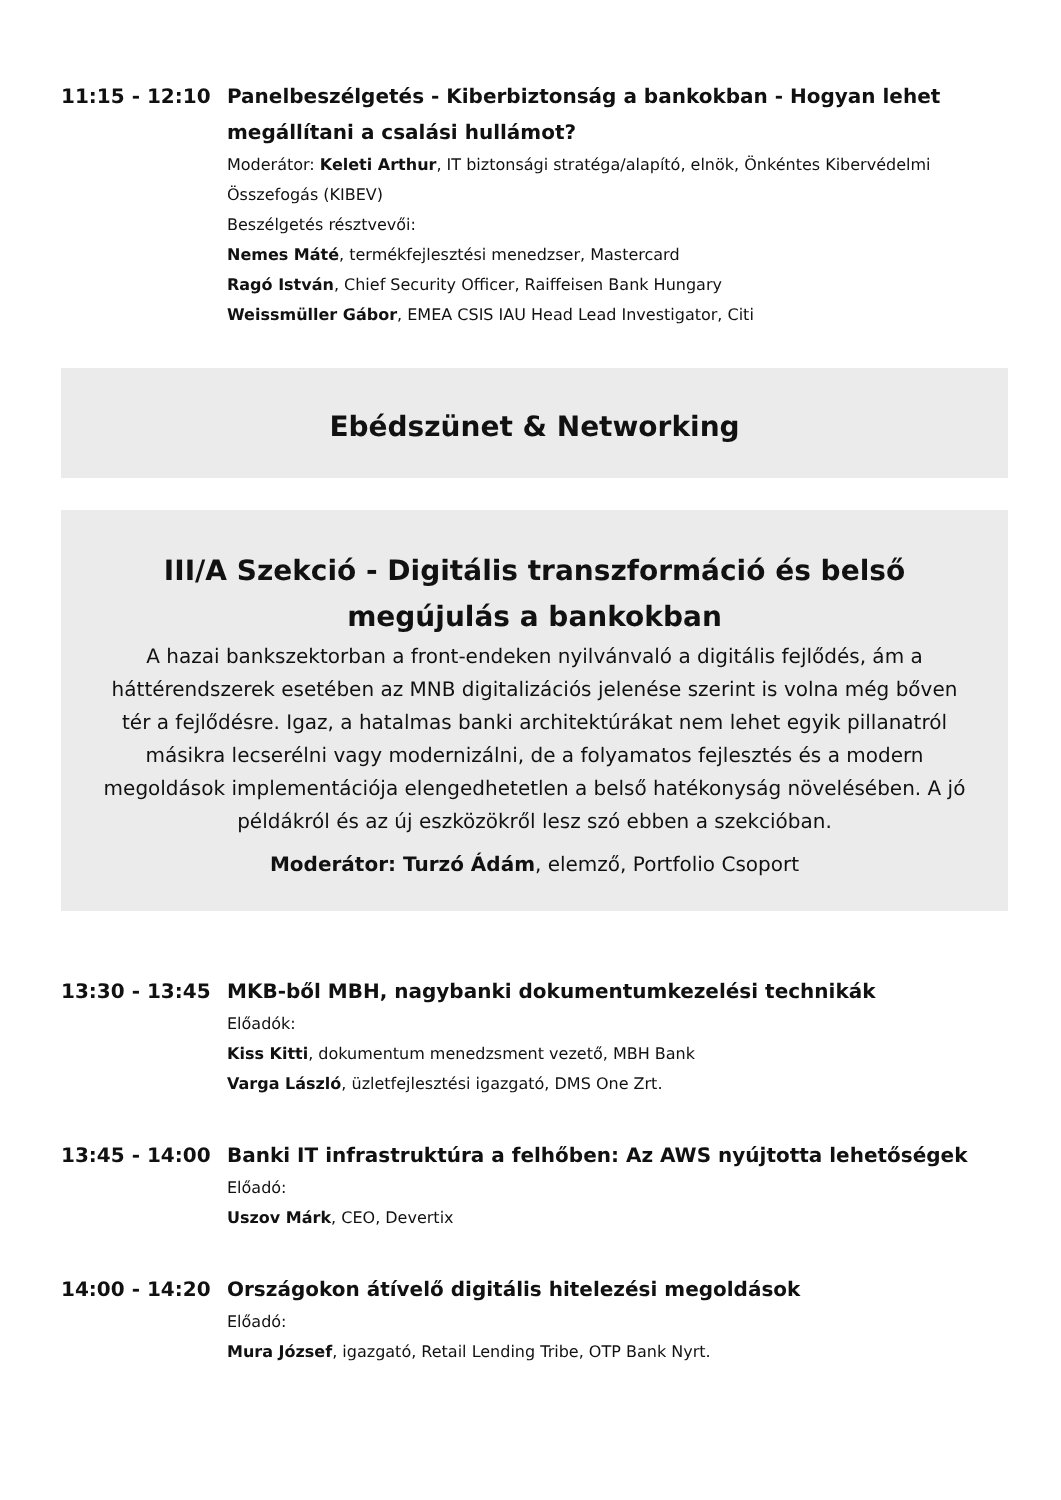11:15 - 12:10
Panelbeszélgetés - Kiberbiztonság a bankokban - Hogyan lehet megállítani a csalási hullámot?
Moderátor: Keleti Arthur, IT biztonsági stratéga/alapító, elnök, Önkéntes Kibervédelmi Összefogás (KIBEV)
Beszélgetés résztvevői:
Nemes Máté, termékfejlesztési menedzser, Mastercard
Ragó István, Chief Security Officer, Raiffeisen Bank Hungary
Weissmüller Gábor, EMEA CSIS IAU Head Lead Investigator, Citi
Ebédszünet & Networking
III/A Szekció - Digitális transzformáció és belső megújulás a bankokban
A hazai bankszektorban a front-endeken nyilvánvaló a digitális fejlődés, ám a háttérendszerek esetében az MNB digitalizációs jelenése szerint is volna még bőven tér a fejlődésre. Igaz, a hatalmas banki architektúrákat nem lehet egyik pillanatról másikra lecserélni vagy modernizálni, de a folyamatos fejlesztés és a modern megoldások implementációja elengedhetetlen a belső hatékonyság növelésében. A jó példákról és az új eszközökről lesz szó ebben a szekcióban.
Moderátor: Turzó Ádám, elemző, Portfolio Csoport
13:30 - 13:45
MKB-ből MBH, nagybanki dokumentumkezelési technikák
Előadók:
Kiss Kitti, dokumentum menedzsment vezető, MBH Bank
Varga László, üzletfejlesztési igazgató, DMS One Zrt.
13:45 - 14:00
Banki IT infrastruktúra a felhőben: Az AWS nyújtotta lehetőségek
Előadó:
Uszov Márk, CEO, Devertix
14:00 - 14:20
Országokon átívelő digitális hitelezési megoldások
Előadó:
Mura József, igazgató, Retail Lending Tribe, OTP Bank Nyrt.